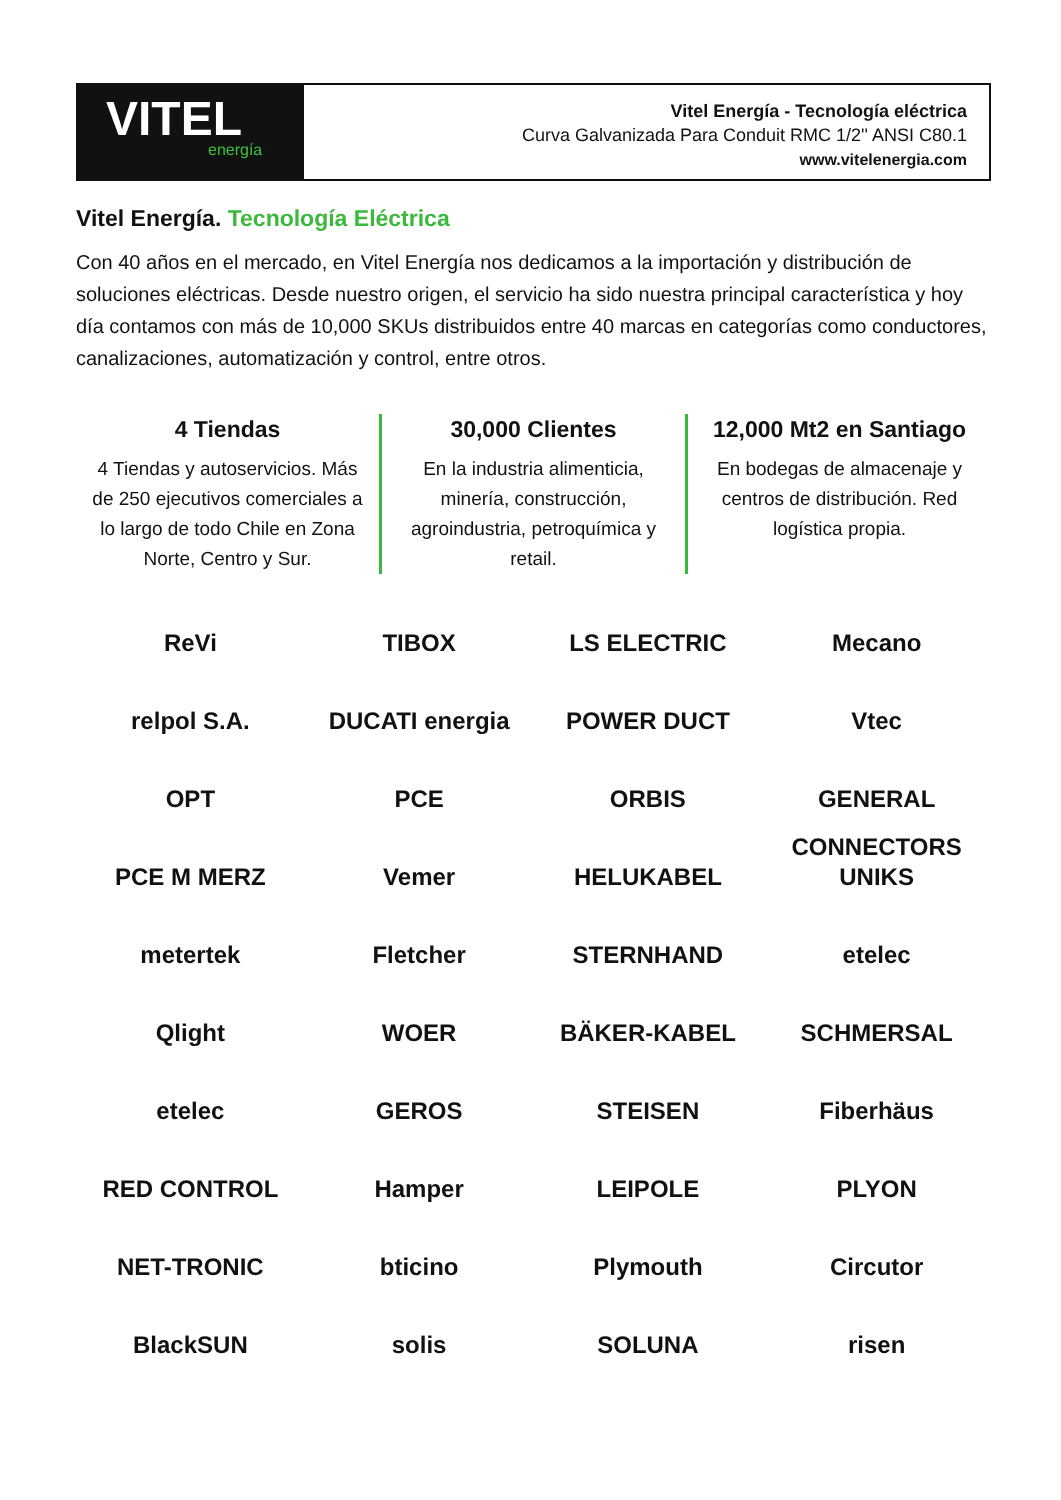VITEL
energía
Vitel Energía - Tecnología eléctrica
Curva Galvanizada Para Conduit RMC 1/2'' ANSI C80.1
www.vitelenergia.com
Vitel Energía. Tecnología Eléctrica
Con 40 años en el mercado, en Vitel Energía nos dedicamos a la importación y distribución de soluciones eléctricas. Desde nuestro origen, el servicio ha sido nuestra principal característica y hoy día contamos con más de 10,000 SKUs distribuidos entre 40 marcas en categorías como conductores, canalizaciones, automatización y control, entre otros.
4 Tiendas
4 Tiendas y autoservicios. Más de 250 ejecutivos comerciales a lo largo de todo Chile en Zona Norte, Centro y Sur.
30,000 Clientes
En la industria alimenticia, minería, construcción, agroindustria, petroquímica y retail.
12,000 Mt2 en Santiago
En bodegas de almacenaje y centros de distribución. Red logística propia.
ReVi
TIBOX
LS ELECTRIC
Mecano
relpol S.A.
DUCATI energia
POWER DUCT
Vtec
OPT
PCE
ORBIS
GENERAL CONNECTORS
PCE M MERZ
Vemer
HELUKABEL
UNIKS
metertek
Fletcher
STERNHAND
etelec
Qlight
WOER
BÄKER-KABEL
SCHMERSAL
etelec
GEROS
STEISEN
Fiberhäus
RED CONTROL
Hamper
LEIPOLE
PLYON
NET-TRONIC
bticino
Plymouth
Circutor
BlackSUN
solis
SOLUNA
risen